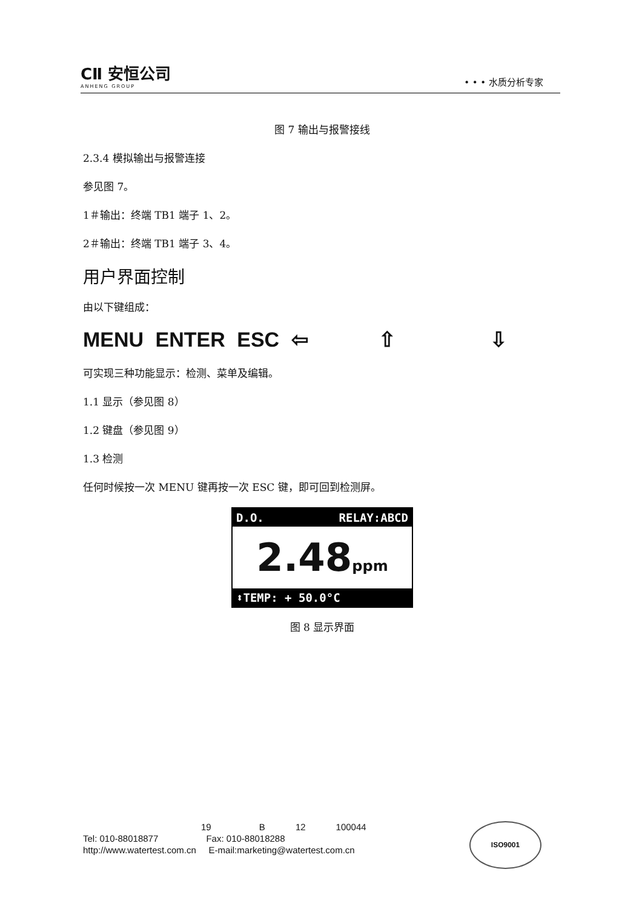CⅡ 安恒公司
ANHENG GROUP
• • • 水质分析专家
图 7 输出与报警接线
2.3.4 模拟输出与报警连接
参见图 7。
1＃输出：终端 TB1 端子 1、2。
2＃输出：终端 TB1 端子 3、4。
用户界面控制
由以下键组成：
MENU ENTER ESC ⇦ ⇧ ⇩
可实现三种功能显示：检测、菜单及编辑。
1.1 显示（参见图 8）
1.2 键盘（参见图 9）
1.3 检测
任何时候按一次 MENU 键再按一次 ESC 键，即可回到检测屏。
D.O. RELAY:ABCD
2.48ppm
⬍TEMP: + 50.0°C
图 8 显示界面
19 B 12 100044
Tel: 010-88018877 Fax: 010-88018288
http://www.watertest.com.cn E-mail:marketing@watertest.com.cn
ISO9001